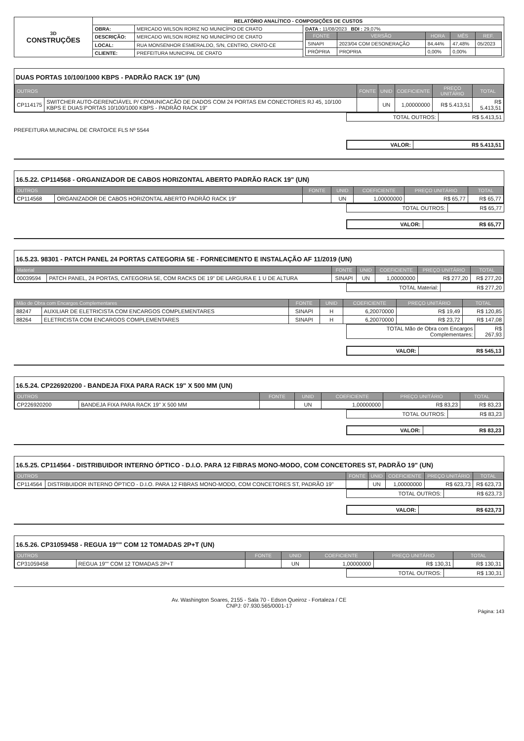| 3D CONSTRUÇÕES | RELATÓRIO ANALÍTICO - COMPOSIÇÕES DE CUSTOS | | |
| | OBRA: | MERCADO WILSON RORIZ NO MUNICÍPIO DE CRATO | DATA : 11/08/2023 BDI : 29,07% / FONTE / VERSÃO / HORA / MÊS / REF. / / --- / --- / --- / --- / --- / / SINAPI / 2023/04 COM DESONERAÇÃO / 84,44% / 47,48% / 05/2023 / / PRÓPRIA / PROPRIA / 0,00% / 0,00% / / |
| | DESCRIÇÃO: | MERCADO WILSON RORIZ NO MUNICÍPIO DE CRATO | |
| | LOCAL: | RUA MONSENHOR ESMERALDO, S/N, CENTRO, CRATO-CE | |
| | CLIENTE: | PREFEITURA MUNICIPAL DE CRATO | |
DUAS PORTAS 10/100/1000 KBPS - PADRÃO RACK 19" (UN)
| OUTROS | | FONTE | UNID | COEFICIENTE | PREÇO UNITÁRIO | TOTAL |
| --- | --- | --- | --- | --- | --- | --- |
| CP114175 | SWITCHER AUTO-GERENCIÁVEL P/ COMUNICACÃO DE DADOS COM 24 PORTAS EM CONECTORES RJ 45, 10/100 KBPS E DUAS PORTAS 10/100/1000 KBPS - PADRÃO RACK 19" | | UN | 1,00000000 | R$ 5.413,51 | R$ 5.413,51 |
| TOTAL OUTROS: | R$ 5.413,51 |
PREFEITURA MUNICIPAL DE CRATO/CE FLS Nº 5544
| VALOR: | R$ 5.413,51 |
16.5.22. CP114568 - ORGANIZADOR DE CABOS HORIZONTAL ABERTO PADRÃO RACK 19" (UN)
| OUTROS | | FONTE | UNID | COEFICIENTE | PREÇO UNITÁRIO | TOTAL |
| --- | --- | --- | --- | --- | --- | --- |
| CP114568 | ORGANIZADOR DE CABOS HORIZONTAL ABERTO PADRÃO RACK 19" | | UN | 1,00000000 | R$ 65,77 | R$ 65,77 |
| TOTAL OUTROS: | R$ 65,77 |
| VALOR: | R$ 65,77 |
16.5.23. 98301 - PATCH PANEL 24 PORTAS CATEGORIA 5E - FORNECIMENTO E INSTALAÇÃO AF 11/2019 (UN)
| Material | | FONTE | UNID | COEFICIENTE | PREÇO UNITÁRIO | TOTAL |
| --- | --- | --- | --- | --- | --- | --- |
| 00039594 | PATCH PANEL, 24 PORTAS, CATEGORIA 5E, COM RACKS DE 19" DE LARGURA E 1 U DE ALTURA | SINAPI | UN | 1,00000000 | R$ 277,20 | R$ 277,20 |
| TOTAL Material: | R$ 277,20 |
| Mão de Obra com Encargos Complementares | | FONTE | UNID | COEFICIENTE | PREÇO UNITÁRIO | TOTAL |
| --- | --- | --- | --- | --- | --- | --- |
| 88247 | AUXILIAR DE ELETRICISTA COM ENCARGOS COMPLEMENTARES | SINAPI | H | 6,20070000 | R$ 19,49 | R$ 120,85 |
| 88264 | ELETRICISTA COM ENCARGOS COMPLEMENTARES | SINAPI | H | 6,20070000 | R$ 23,72 | R$ 147,08 |
| TOTAL Mão de Obra com Encargos Complementares: | R$ 267,93 |
| VALOR: | R$ 545,13 |
16.5.24. CP226920200 - BANDEJA FIXA PARA RACK 19" X 500 MM (UN)
| OUTROS | | FONTE | UNID | COEFICIENTE | PREÇO UNITÁRIO | TOTAL |
| --- | --- | --- | --- | --- | --- | --- |
| CP226920200 | BANDEJA FIXA PARA RACK 19" X 500 MM | | UN | 1,00000000 | R$ 83,23 | R$ 83,23 |
| TOTAL OUTROS: | R$ 83,23 |
| VALOR: | R$ 83,23 |
16.5.25. CP114564 - DISTRIBUIDOR INTERNO ÓPTICO - D.I.O. PARA 12 FIBRAS MONO-MODO, COM CONCETORES ST, PADRÃO 19" (UN)
| OUTROS | | FONTE | UNID | COEFICIENTE | PREÇO UNITÁRIO | TOTAL |
| --- | --- | --- | --- | --- | --- | --- |
| CP114564 | DISTRIBUIDOR INTERNO ÓPTICO - D.I.O. PARA 12 FIBRAS MONO-MODO, COM CONCETORES ST, PADRÃO 19" | | UN | 1,00000000 | R$ 623,73 | R$ 623,73 |
| TOTAL OUTROS: | R$ 623,73 |
| VALOR: | R$ 623,73 |
16.5.26. CP31059458 - REGUA 19"" COM 12 TOMADAS 2P+T (UN)
| OUTROS | | FONTE | UNID | COEFICIENTE | PREÇO UNITÁRIO | TOTAL |
| --- | --- | --- | --- | --- | --- | --- |
| CP31059458 | REGUA 19"" COM 12 TOMADAS 2P+T | | UN | 1,00000000 | R$ 130,31 | R$ 130,31 |
| TOTAL OUTROS: | R$ 130,31 |
Av. Washington Soares, 2155 - Sala 70 - Edson Queiroz - Fortaleza / CE
CNPJ: 07.930.565/0001-17
Página: 143